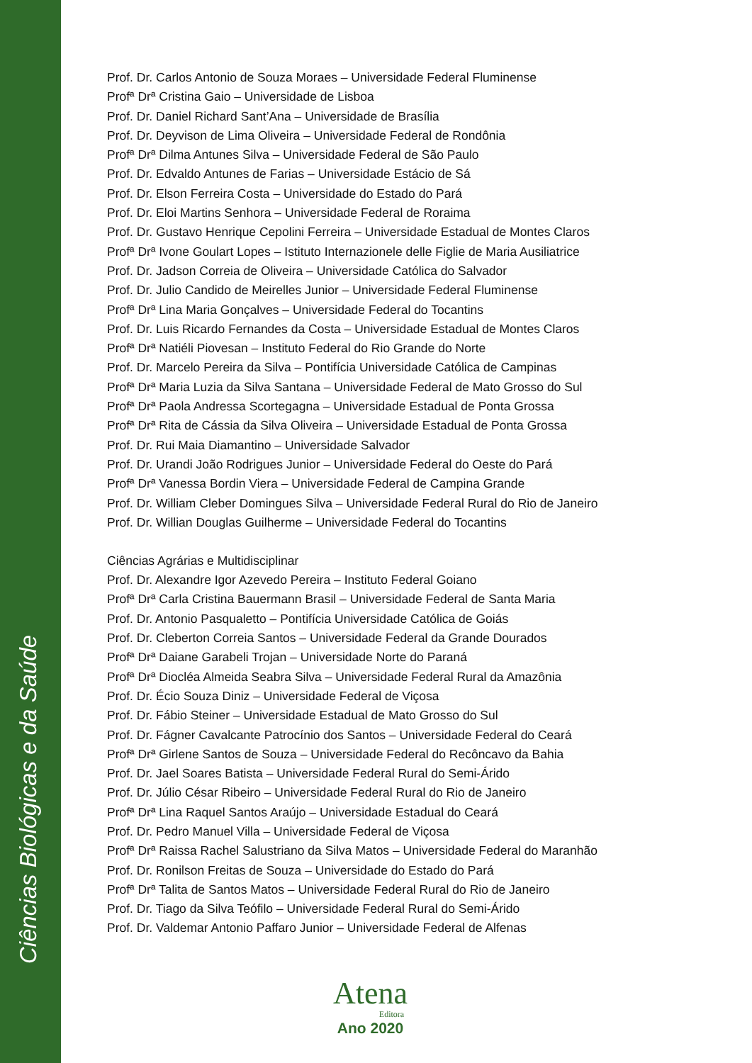Ciências Biológicas e da Saúde
Prof. Dr. Carlos Antonio de Souza Moraes – Universidade Federal Fluminense
Profª Drª Cristina Gaio – Universidade de Lisboa
Prof. Dr. Daniel Richard Sant’Ana – Universidade de Brasília
Prof. Dr. Deyvison de Lima Oliveira – Universidade Federal de Rondônia
Profª Drª Dilma Antunes Silva – Universidade Federal de São Paulo
Prof. Dr. Edvaldo Antunes de Farias – Universidade Estácio de Sá
Prof. Dr. Elson Ferreira Costa – Universidade do Estado do Pará
Prof. Dr. Eloi Martins Senhora – Universidade Federal de Roraima
Prof. Dr. Gustavo Henrique Cepolini Ferreira – Universidade Estadual de Montes Claros
Profª Drª Ivone Goulart Lopes – Istituto Internazionele delle Figlie de Maria Ausiliatrice
Prof. Dr. Jadson Correia de Oliveira – Universidade Católica do Salvador
Prof. Dr. Julio Candido de Meirelles Junior – Universidade Federal Fluminense
Profª Drª Lina Maria Gonçalves – Universidade Federal do Tocantins
Prof. Dr. Luis Ricardo Fernandes da Costa – Universidade Estadual de Montes Claros
Profª Drª Natiéli Piovesan – Instituto Federal do Rio Grande do Norte
Prof. Dr. Marcelo Pereira da Silva – Pontifícia Universidade Católica de Campinas
Profª Drª Maria Luzia da Silva Santana – Universidade Federal de Mato Grosso do Sul
Profª Drª Paola Andressa Scortegagna – Universidade Estadual de Ponta Grossa
Profª Drª Rita de Cássia da Silva Oliveira – Universidade Estadual de Ponta Grossa
Prof. Dr. Rui Maia Diamantino – Universidade Salvador
Prof. Dr. Urandi João Rodrigues Junior – Universidade Federal do Oeste do Pará
Profª Drª Vanessa Bordin Viera – Universidade Federal de Campina Grande
Prof. Dr. William Cleber Domingues Silva – Universidade Federal Rural do Rio de Janeiro
Prof. Dr. Willian Douglas Guilherme – Universidade Federal do Tocantins
Ciências Agrárias e Multidisciplinar
Prof. Dr. Alexandre Igor Azevedo Pereira – Instituto Federal Goiano
Profª Drª Carla Cristina Bauermann Brasil – Universidade Federal de Santa Maria
Prof. Dr. Antonio Pasqualetto – Pontifícia Universidade Católica de Goiás
Prof. Dr. Cleberton Correia Santos – Universidade Federal da Grande Dourados
Profª Drª Daiane Garabeli Trojan – Universidade Norte do Paraná
Profª Drª Diocléa Almeida Seabra Silva – Universidade Federal Rural da Amazônia
Prof. Dr. Écio Souza Diniz – Universidade Federal de Viçosa
Prof. Dr. Fábio Steiner – Universidade Estadual de Mato Grosso do Sul
Prof. Dr. Fágner Cavalcante Patrocínio dos Santos – Universidade Federal do Ceará
Profª Drª Girlene Santos de Souza – Universidade Federal do Recôncavo da Bahia
Prof. Dr. Jael Soares Batista – Universidade Federal Rural do Semi-Árido
Prof. Dr. Júlio César Ribeiro – Universidade Federal Rural do Rio de Janeiro
Profª Drª Lina Raquel Santos Araújo – Universidade Estadual do Ceará
Prof. Dr. Pedro Manuel Villa – Universidade Federal de Viçosa
Profª Drª Raissa Rachel Salustriano da Silva Matos – Universidade Federal do Maranhão
Prof. Dr. Ronilson Freitas de Souza – Universidade do Estado do Pará
Profª Drª Talita de Santos Matos – Universidade Federal Rural do Rio de Janeiro
Prof. Dr. Tiago da Silva Teófilo – Universidade Federal Rural do Semi-Árido
Prof. Dr. Valdemar Antonio Paffaro Junior – Universidade Federal de Alfenas
Atena
Editora
Ano 2020